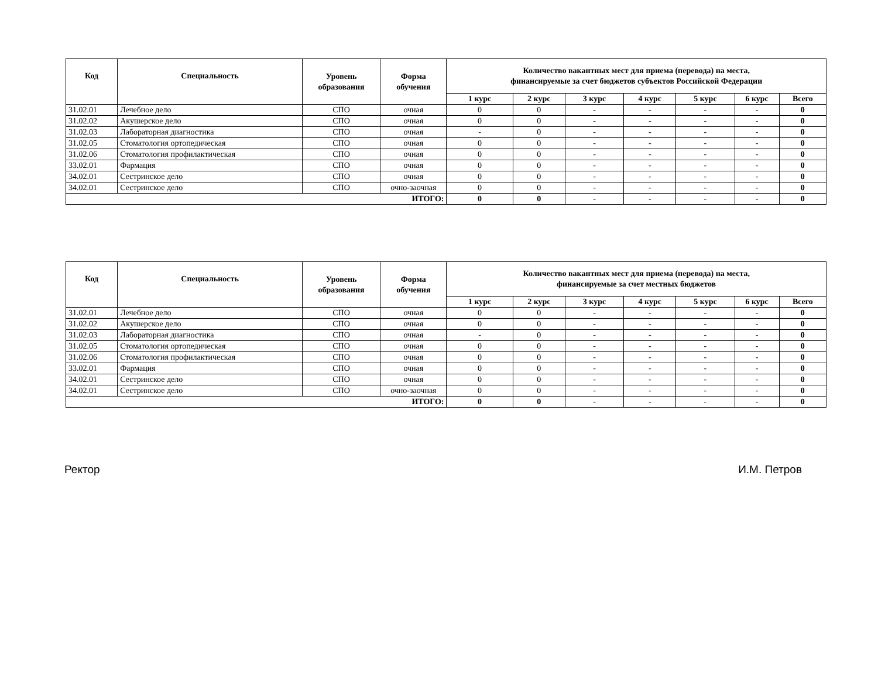| Код | Специальность | Уровень образования | Форма обучения | Количество вакантных мест для приема (перевода) на места, финансируемые за счет бюджетов субъектов Российской Федерации | | | | | | |
| --- | --- | --- | --- | --- | --- | --- | --- | --- | --- | --- |
| | | | | 1 курс | 2 курс | 3 курс | 4 курс | 5 курс | 6 курс | Всего |
| 31.02.01 | Лечебное дело | СПО | очная | 0 | 0 | - | - | - | - | 0 |
| 31.02.02 | Акушерское дело | СПО | очная | 0 | 0 | - | - | - | - | 0 |
| 31.02.03 | Лабораторная диагностика | СПО | очная | - | 0 | - | - | - | - | 0 |
| 31.02.05 | Стоматология ортопедическая | СПО | очная | 0 | 0 | - | - | - | - | 0 |
| 31.02.06 | Стоматология профилактическая | СПО | очная | 0 | 0 | - | - | - | - | 0 |
| 33.02.01 | Фармация | СПО | очная | 0 | 0 | - | - | - | - | 0 |
| 34.02.01 | Сестринское дело | СПО | очная | 0 | 0 | - | - | - | - | 0 |
| 34.02.01 | Сестринское дело | СПО | очно-заочная | 0 | 0 | - | - | - | - | 0 |
| ИТОГО: | | | | 0 | 0 | - | - | - | - | 0 |
| Код | Специальность | Уровень образования | Форма обучения | Количество вакантных мест для приема (перевода) на места, финансируемые за счет местных бюджетов | | | | | | |
| --- | --- | --- | --- | --- | --- | --- | --- | --- | --- | --- |
| | | | | 1 курс | 2 курс | 3 курс | 4 курс | 5 курс | 6 курс | Всего |
| 31.02.01 | Лечебное дело | СПО | очная | 0 | 0 | - | - | - | - | 0 |
| 31.02.02 | Акушерское дело | СПО | очная | 0 | 0 | - | - | - | - | 0 |
| 31.02.03 | Лабораторная диагностика | СПО | очная | - | 0 | - | - | - | - | 0 |
| 31.02.05 | Стоматология ортопедическая | СПО | очная | 0 | 0 | - | - | - | - | 0 |
| 31.02.06 | Стоматология профилактическая | СПО | очная | 0 | 0 | - | - | - | - | 0 |
| 33.02.01 | Фармация | СПО | очная | 0 | 0 | - | - | - | - | 0 |
| 34.02.01 | Сестринское дело | СПО | очная | 0 | 0 | - | - | - | - | 0 |
| 34.02.01 | Сестринское дело | СПО | очно-заочная | 0 | 0 | - | - | - | - | 0 |
| ИТОГО: | | | | 0 | 0 | - | - | - | - | 0 |
Ректор И.М. Петров